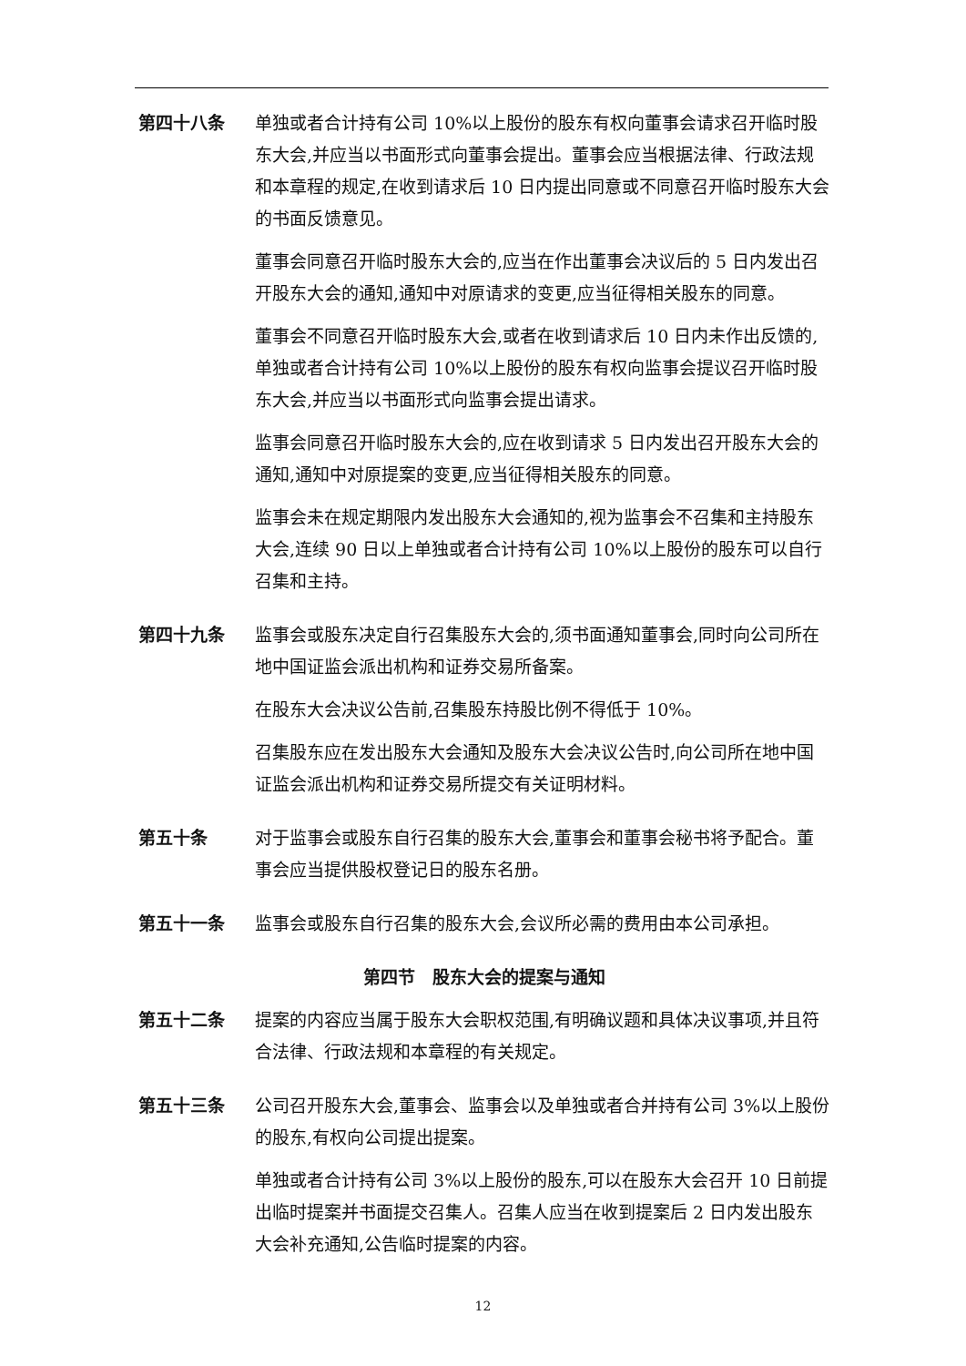第四十八条 单独或者合计持有公司 10%以上股份的股东有权向董事会请求召开临时股东大会,并应当以书面形式向董事会提出。董事会应当根据法律、行政法规和本章程的规定,在收到请求后 10 日内提出同意或不同意召开临时股东大会的书面反馈意见。
董事会同意召开临时股东大会的,应当在作出董事会决议后的 5 日内发出召开股东大会的通知,通知中对原请求的变更,应当征得相关股东的同意。
董事会不同意召开临时股东大会,或者在收到请求后 10 日内未作出反馈的,单独或者合计持有公司 10%以上股份的股东有权向监事会提议召开临时股东大会,并应当以书面形式向监事会提出请求。
监事会同意召开临时股东大会的,应在收到请求 5 日内发出召开股东大会的通知,通知中对原提案的变更,应当征得相关股东的同意。
监事会未在规定期限内发出股东大会通知的,视为监事会不召集和主持股东大会,连续 90 日以上单独或者合计持有公司 10%以上股份的股东可以自行召集和主持。
第四十九条 监事会或股东决定自行召集股东大会的,须书面通知董事会,同时向公司所在地中国证监会派出机构和证券交易所备案。
在股东大会决议公告前,召集股东持股比例不得低于 10%。
召集股东应在发出股东大会通知及股东大会决议公告时,向公司所在地中国证监会派出机构和证券交易所提交有关证明材料。
第五十条 对于监事会或股东自行召集的股东大会,董事会和董事会秘书将予配合。董事会应当提供股权登记日的股东名册。
第五十一条 监事会或股东自行召集的股东大会,会议所必需的费用由本公司承担。
第四节　股东大会的提案与通知
第五十二条 提案的内容应当属于股东大会职权范围,有明确议题和具体决议事项,并且符合法律、行政法规和本章程的有关规定。
第五十三条 公司召开股东大会,董事会、监事会以及单独或者合并持有公司 3%以上股份的股东,有权向公司提出提案。
单独或者合计持有公司 3%以上股份的股东,可以在股东大会召开 10 日前提出临时提案并书面提交召集人。召集人应当在收到提案后 2 日内发出股东大会补充通知,公告临时提案的内容。
12